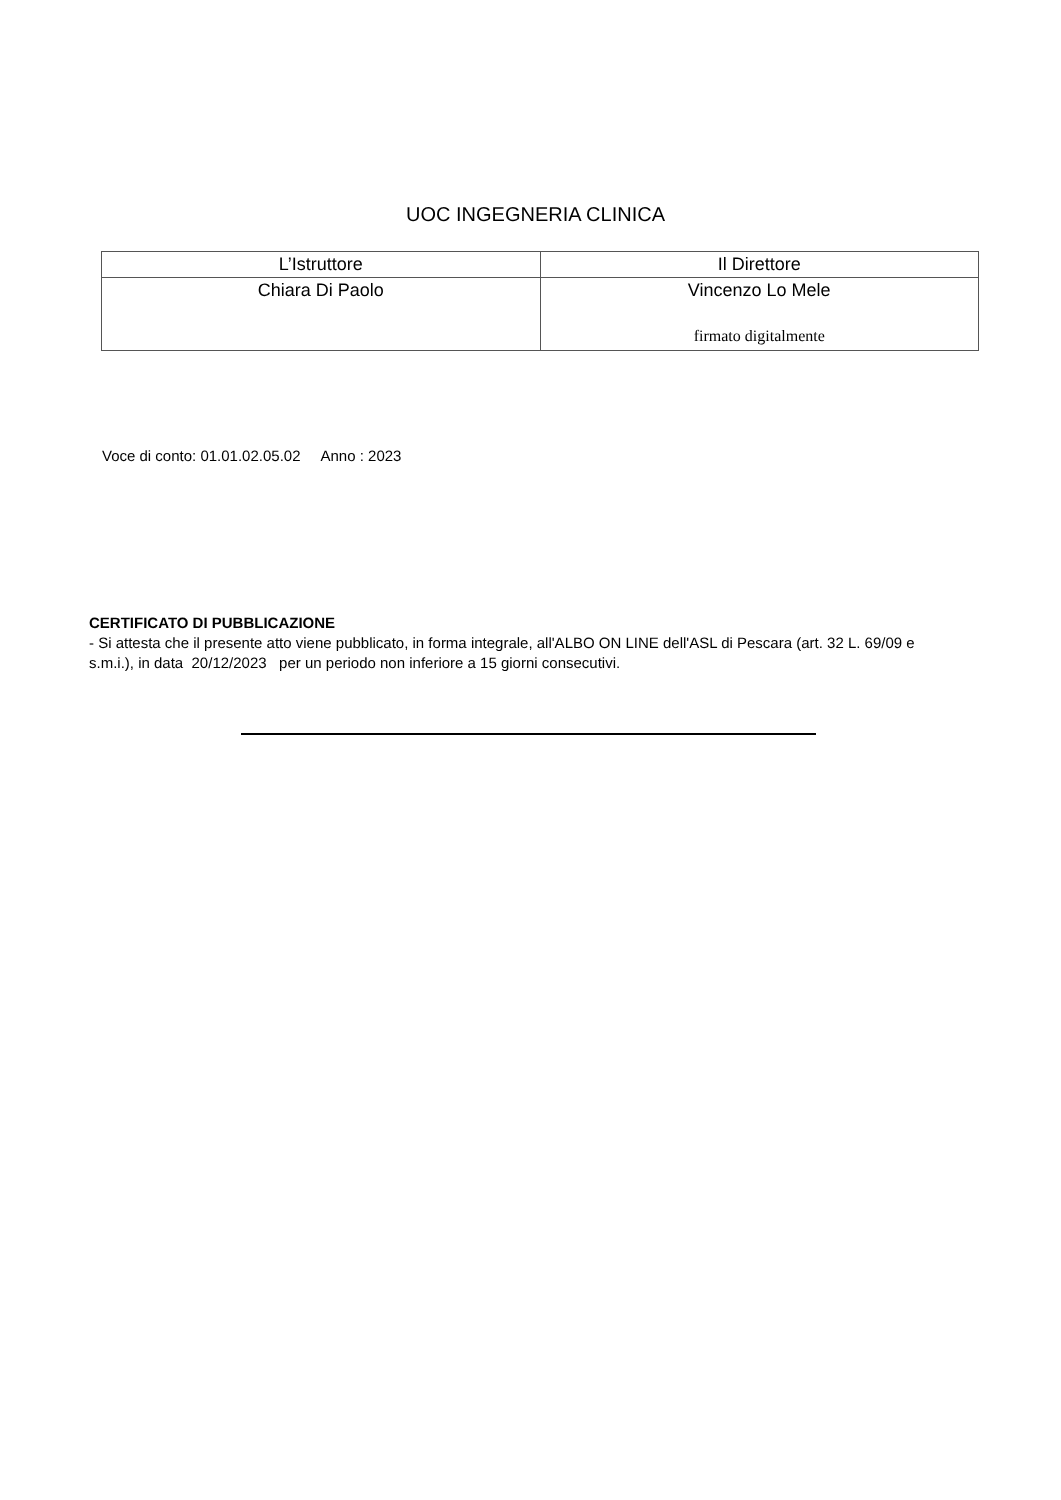UOC INGEGNERIA CLINICA
| L’Istruttore | Il Direttore |
| --- | --- |
| Chiara Di Paolo | Vincenzo Lo Mele firmato digitalmente |
Voce di conto: 01.01.02.05.02 Anno : 2023
CERTIFICATO DI PUBBLICAZIONE
- Si attesta che il presente atto viene pubblicato, in forma integrale, all'ALBO ON LINE dell'ASL di Pescara (art. 32 L. 69/09 e s.m.i.), in data 20/12/2023 per un periodo non inferiore a 15 giorni consecutivi.